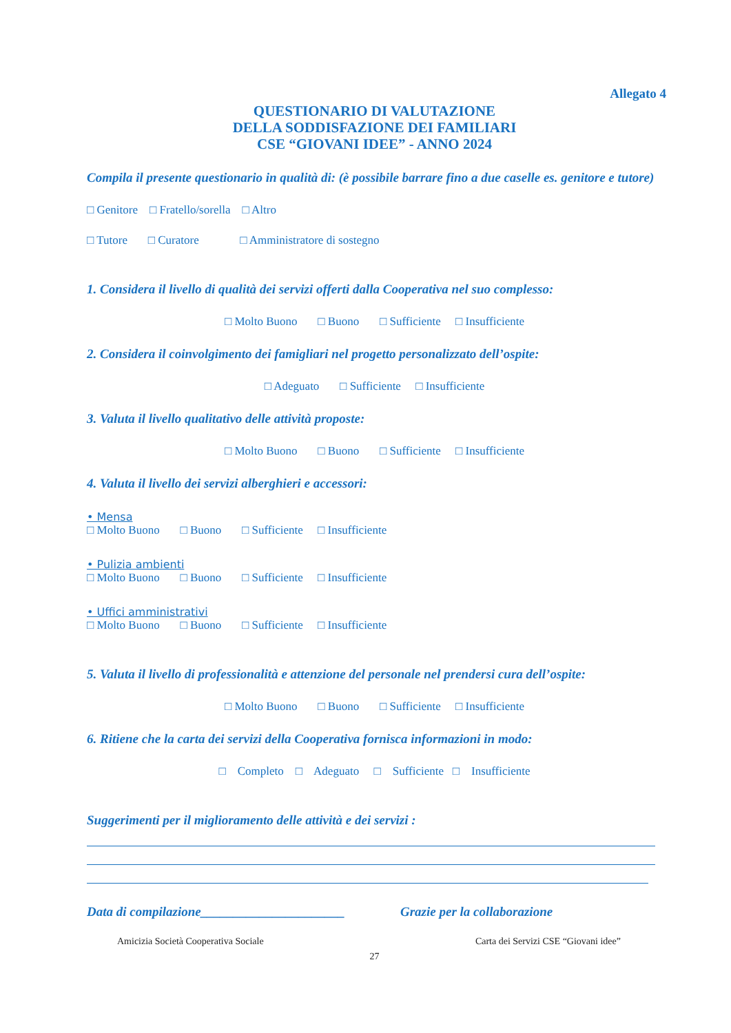Allegato 4
QUESTIONARIO DI VALUTAZIONE
DELLA SODDISFAZIONE DEI FAMILIARI
CSE “GIOVANI IDEE” - ANNO 2024
Compila il presente questionario in qualità di: (è possibile barrare fino a due caselle es. genitore e tutore)
□ Genitore □ Fratello/sorella □ Altro
□ Tutore □ Curatore □ Amministratore di sostegno
1. Considera il livello di qualità dei servizi offerti dalla Cooperativa nel suo complesso:
□ Molto Buono □ Buono □ Sufficiente □ Insufficiente
2. Considera il coinvolgimento dei famigliari nel progetto personalizzato dell’ospite:
□ Adeguato □ Sufficiente □ Insufficiente
3. Valuta il livello qualitativo delle attività proposte:
□ Molto Buono □ Buono □ Sufficiente □ Insufficiente
4. Valuta il livello dei servizi alberghieri e accessori:
• Mensa
□ Molto Buono □ Buono □ Sufficiente □ Insufficiente
• Pulizia ambienti
□ Molto Buono □ Buono □ Sufficiente □ Insufficiente
• Uffici amministrativi
□ Molto Buono □ Buono □ Sufficiente □ Insufficiente
5. Valuta il livello di professionalità e attenzione del personale nel prendersi cura dell’ospite:
□ Molto Buono □ Buono □ Sufficiente □ Insufficiente
6. Ritiene che la carta dei servizi della Cooperativa fornisca informazioni in modo:
□ Completo □ Adeguato □ Sufficiente □ Insufficiente
Suggerimenti per il miglioramento delle attività e dei servizi :
Data di compilazione______________________
Grazie per la collaborazione
Amicizia Società Cooperativa Sociale Carta dei Servizi CSE “Giovani idee”
27